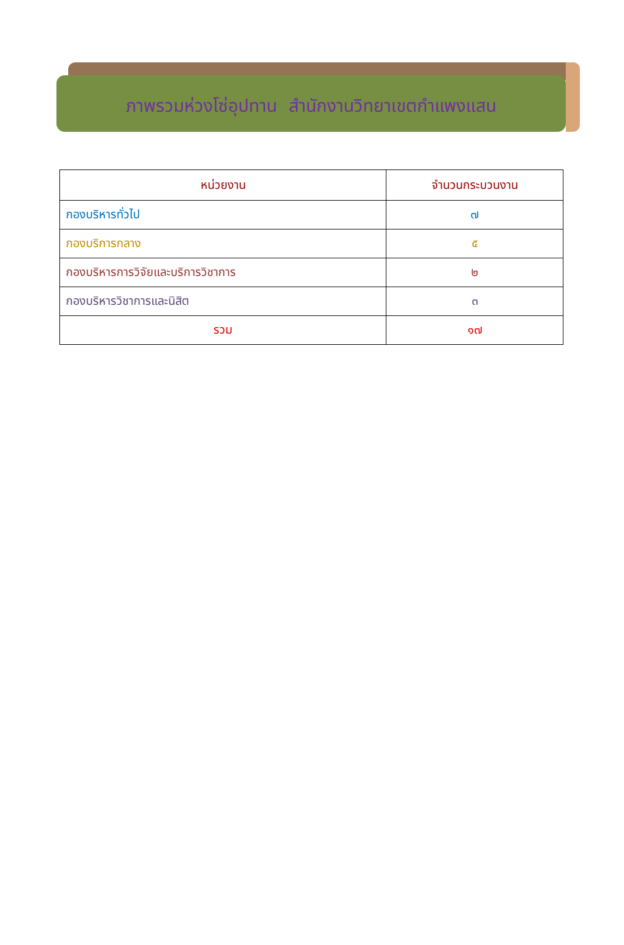ภาพรวมห่วงโซ่อุปทาน สำนักงานวิทยาเขตกำแพงแสน
| หน่วยงาน | จำนวนกระบวนงาน |
| --- | --- |
| กองบริหารทั่วไป | ๗ |
| กองบริการกลาง | ๕ |
| กองบริหารการวิจัยและบริการวิชาการ | ๒ |
| กองบริหารวิชาการและนิสิต | ๓ |
| รวม | ๑๗ |